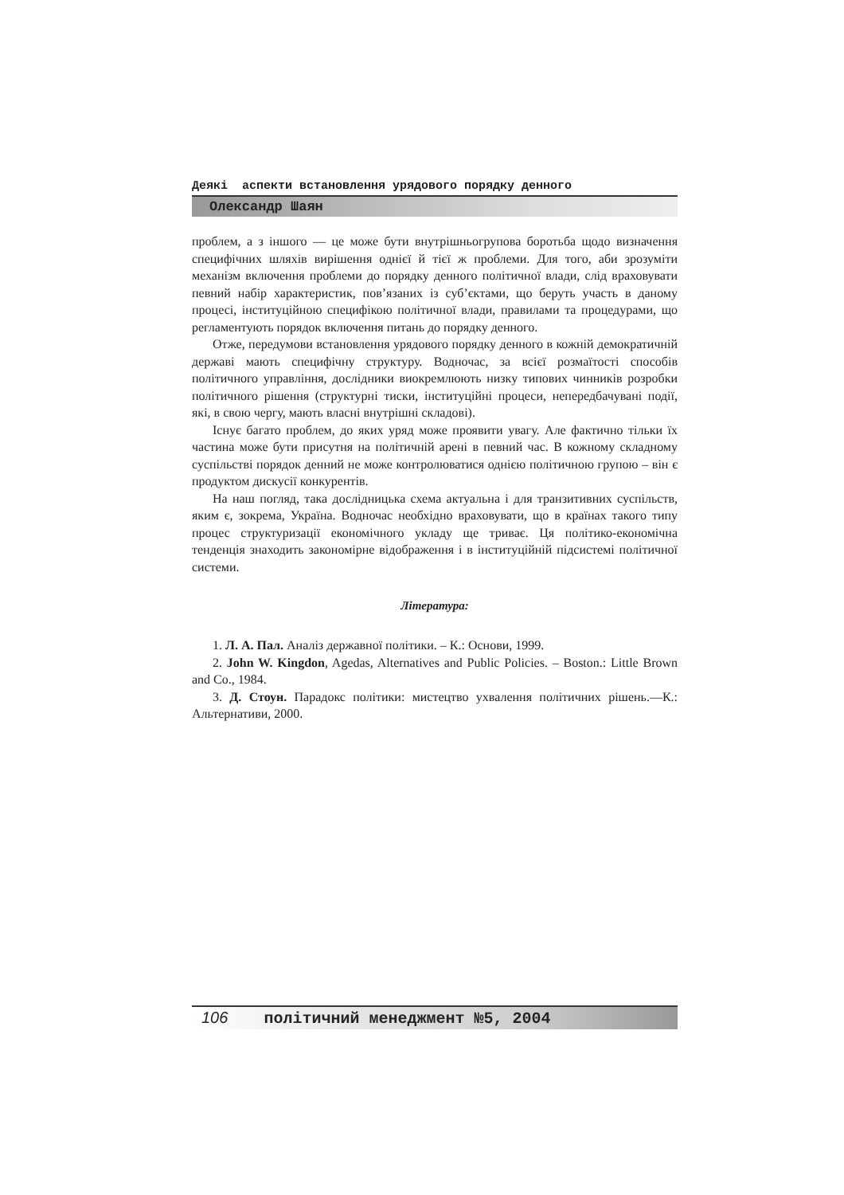Деякі аспекти встановлення урядового порядку денного
Олександр Шаян
проблем, а з іншого — це може бути внутрішньогрупова боротьба щодо визначення специфічних шляхів вирішення однієї й тієї ж проблеми. Для того, аби зрозуміти механізм включення проблеми до порядку денного політичної влади, слід враховувати певний набір характеристик, пов’язаних із суб’єктами, що беруть участь в даному процесі, інституційною специфікою політичної влади, правилами та процедурами, що регламентують порядок включення питань до порядку денного.
Отже, передумови встановлення урядового порядку денного в кожній демократичній державі мають специфічну структуру. Водночас, за всієї розмаїтості способів політичного управління, дослідники виокремлюють низку типових чинників розробки політичного рішення (структурні тиски, інституційні процеси, непередбачувані події, які, в свою чергу, мають власні внутрішні складові).
Існує багато проблем, до яких уряд може проявити увагу. Але фактично тільки їх частина може бути присутня на політичній арені в певний час. В кожному складному суспільстві порядок денний не може контролюватися однією політичною групою – він є продуктом дискусії конкурентів.
На наш погляд, така дослідницька схема актуальна і для транзитивних суспільств, яким є, зокрема, Україна. Водночас необхідно враховувати, що в країнах такого типу процес структуризації економічного укладу ще триває. Ця політико-економічна тенденція знаходить закономірне відображення і в інституційній підсистемі політичної системи.
Література:
1. Л. А. Пал. Аналіз державної політики. – К.: Основи, 1999.
2. John W. Kingdon, Agedas, Alternatives and Public Policies. – Boston.: Little Brown and Co., 1984.
3. Д. Стоун. Парадокс політики: мистецтво ухвалення політичних рішень.—К.: Альтернативи, 2000.
106 політичний менеджмент №5, 2004